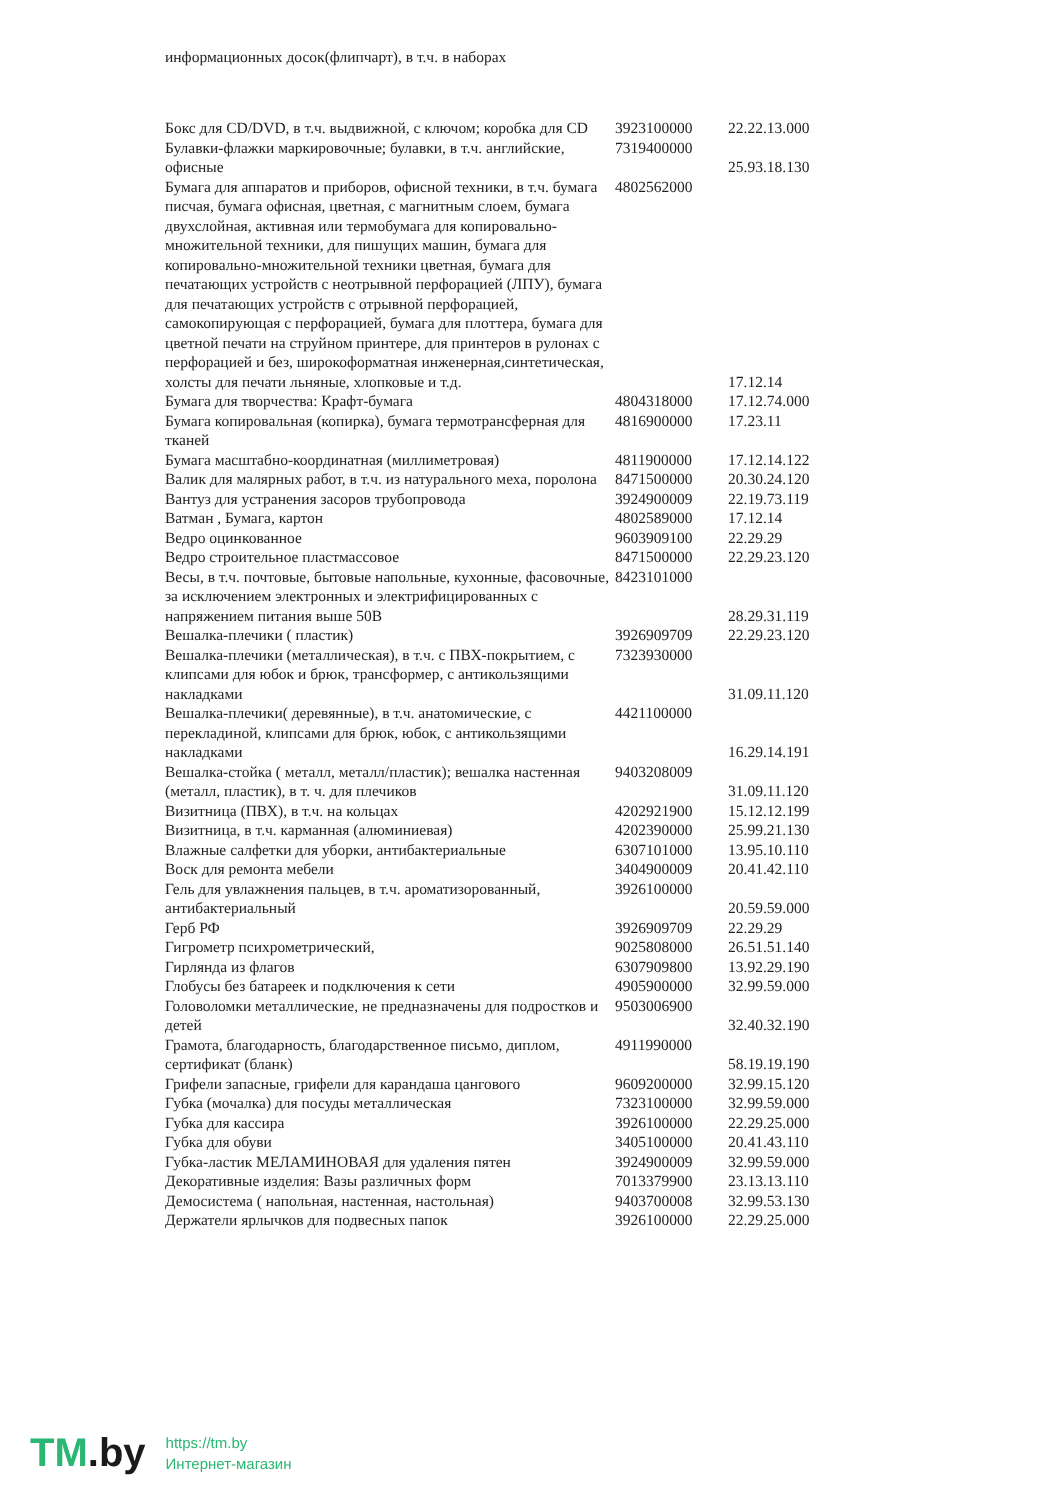информационных досок(флипчарт), в т.ч. в наборах
| Бокс для CD/DVD, в т.ч. выдвижной, с ключом; коробка для CD | 3923100000 | 22.22.13.000 |
| Булавки-флажки маркировочные; булавки, в т.ч. английские, офисные | 7319400000 | 25.93.18.130 |
| Бумага для аппаратов и приборов, офисной техники, в т.ч. бумага писчая, бумага офисная, цветная, с магнитным слоем, бумага двухслойная, активная или термобумага для копировально-множительной техники, для пишущих машин, бумага для копировально-множительной техники цветная, бумага для печатающих устройств с неотрывной перфорацией (ЛПУ), бумага для печатающих устройств с отрывной перфорацией, самокопирующая с перфорацией, бумага для плоттера, бумага для цветной печати на струйном принтере, для принтеров в рулонах с перфорацией и без, широкоформатная инженерная,синтетическая, холсты для печати льняные, хлопковые и т.д. | 4802562000 | 17.12.14 |
| Бумага для творчества: Крафт-бумага | 4804318000 | 17.12.74.000 |
| Бумага копировальная (копирка), бумага термотрансферная для тканей | 4816900000 | 17.23.11 |
| Бумага масштабно-координатная (миллиметровая) | 4811900000 | 17.12.14.122 |
| Валик для малярных работ, в т.ч. из натурального меха, поролона | 8471500000 | 20.30.24.120 |
| Вантуз для устранения засоров трубопровода | 3924900009 | 22.19.73.119 |
| Ватман , Бумага, картон | 4802589000 | 17.12.14 |
| Ведро оцинкованное | 9603909100 | 22.29.29 |
| Ведро строительное пластмассовое | 8471500000 | 22.29.23.120 |
| Весы, в т.ч. почтовые, бытовые напольные, кухонные, фасовочные, за исключением электронных и электрифицированных с напряжением питания выше 50В | 8423101000 | 28.29.31.119 |
| Вешалка-плечики ( пластик) | 3926909709 | 22.29.23.120 |
| Вешалка-плечики (металлическая), в т.ч. с ПВХ-покрытием, с клипсами для юбок и брюк, трансформер, с антикользящими накладками | 7323930000 | 31.09.11.120 |
| Вешалка-плечики( деревянные), в т.ч. анатомические, с перекладиной, клипсами для брюк, юбок, с антикользящими накладками | 4421100000 | 16.29.14.191 |
| Вешалка-стойка ( металл, металл/пластик); вешалка настенная (металл, пластик), в т. ч. для плечиков | 9403208009 | 31.09.11.120 |
| Визитница (ПВХ), в т.ч. на кольцах | 4202921900 | 15.12.12.199 |
| Визитница, в т.ч. карманная (алюминиевая) | 4202390000 | 25.99.21.130 |
| Влажные салфетки для уборки, антибактериальные | 6307101000 | 13.95.10.110 |
| Воск для ремонта мебели | 3404900009 | 20.41.42.110 |
| Гель для увлажнения пальцев, в т.ч. ароматизорованный, антибактериальный | 3926100000 | 20.59.59.000 |
| Герб РФ | 3926909709 | 22.29.29 |
| Гигрометр психрометрический, | 9025808000 | 26.51.51.140 |
| Гирлянда из флагов | 6307909800 | 13.92.29.190 |
| Глобусы без батареек и подключения к сети | 4905900000 | 32.99.59.000 |
| Головоломки металлические, не предназначены для подростков и детей | 9503006900 | 32.40.32.190 |
| Грамота, благодарность, благодарственное письмо, диплом, сертификат (бланк) | 4911990000 | 58.19.19.190 |
| Грифели запасные, грифели для карандаша цангового | 9609200000 | 32.99.15.120 |
| Губка (мочалка) для посуды металлическая | 7323100000 | 32.99.59.000 |
| Губка для кассира | 3926100000 | 22.29.25.000 |
| Губка для обуви | 3405100000 | 20.41.43.110 |
| Губка-ластик МЕЛАМИНОВАЯ для удаления пятен | 3924900009 | 32.99.59.000 |
| Декоративные изделия: Вазы различных форм | 7013379900 | 23.13.13.110 |
| Демосистема ( напольная, настенная, настольная) | 9403700008 | 32.99.53.130 |
| Держатели ярлычков для подвесных папок | 3926100000 | 22.29.25.000 |
TM.by
https://tm.by
Интернет-магазин